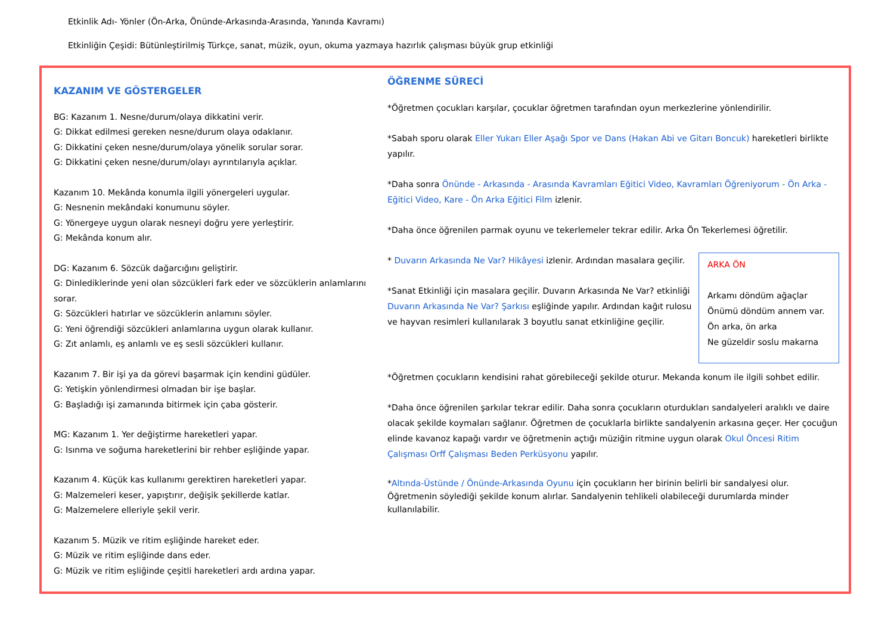Etkinlik Adı- Yönler (Ön-Arka, Önünde-Arkasında-Arasında, Yanında Kavramı)
Etkinliğin Çeşidi: Bütünleştirilmiş Türkçe, sanat, müzik, oyun, okuma yazmaya hazırlık çalışması büyük grup etkinliği
KAZANIM VE GÖSTERGELER
BG: Kazanım 1. Nesne/durum/olaya dikkatini verir.
G: Dikkat edilmesi gereken nesne/durum olaya odaklanır.
G: Dikkatini çeken nesne/durum/olaya yönelik sorular sorar.
G: Dikkatini çeken nesne/durum/olayı ayrıntılarıyla açıklar.
Kazanım 10. Mekânda konumla ilgili yönergeleri uygular.
G: Nesnenin mekândaki konumunu söyler.
G: Yönergeye uygun olarak nesneyi doğru yere yerleştirir.
G: Mekânda konum alır.
DG: Kazanım 6. Sözcük dağarcığını geliştirir.
G: Dinlediklerinde yeni olan sözcükleri fark eder ve sözcüklerin anlamlarını sorar.
G: Sözcükleri hatırlar ve sözcüklerin anlamını söyler.
G: Yeni öğrendiği sözcükleri anlamlarına uygun olarak kullanır.
G: Zıt anlamlı, eş anlamlı ve eş sesli sözcükleri kullanır.
Kazanım 7. Bir işi ya da görevi başarmak için kendini güdüler.
G: Yetişkin yönlendirmesi olmadan bir işe başlar.
G: Başladığı işi zamanında bitirmek için çaba gösterir.
MG: Kazanım 1. Yer değiştirme hareketleri yapar.
G: Isınma ve soğuma hareketlerini bir rehber eşliğinde yapar.
Kazanım 4. Küçük kas kullanımı gerektiren hareketleri yapar.
G: Malzemeleri keser, yapıştırır, değişik şekillerde katlar.
G: Malzemelere elleriyle şekil verir.
Kazanım 5. Müzik ve ritim eşliğinde hareket eder.
G: Müzik ve ritim eşliğinde dans eder.
G: Müzik ve ritim eşliğinde çeşitli hareketleri ardı ardına yapar.
ÖĞRENME SÜRECİ
*Öğretmen çocukları karşılar, çocuklar öğretmen tarafından oyun merkezlerine yönlendirilir.
*Sabah sporu olarak Eller Yukarı Eller Aşağı Spor ve Dans (Hakan Abi ve Gitarı Boncuk) hareketleri birlikte yapılır.
*Daha sonra Önünde - Arkasında - Arasında Kavramları Eğitici Video, Kavramları Öğreniyorum - Ön Arka - Eğitici Video, Kare - Ön Arka Eğitici Film izlenir.
*Daha önce öğrenilen parmak oyunu ve tekerlemeler tekrar edilir. Arka Ön Tekerlemesi öğretilir.
ARKA ÖN
Arkamı döndüm ağaçlar
Önümü döndüm annem var.
Ön arka, ön arka
Ne güzeldir soslu makarna
* Duvarın Arkasında Ne Var? Hikâyesi izlenir. Ardından masalara geçilir.
*Sanat Etkinliği için masalara geçilir. Duvarın Arkasında Ne Var? etkinliği Duvarın Arkasında Ne Var? Şarkısı eşliğinde yapılır. Ardından kağıt rulosu ve hayvan resimleri kullanılarak 3 boyutlu sanat etkinliğine geçilir.
*Öğretmen çocukların kendisini rahat görebileceği şekilde oturur. Mekanda konum ile ilgili sohbet edilir.
*Daha önce öğrenilen şarkılar tekrar edilir. Daha sonra çocukların oturdukları sandalyeleri aralıklı ve daire olacak şekilde koymaları sağlanır. Öğretmen de çocuklarla birlikte sandalyenin arkasına geçer. Her çocuğun elinde kavanoz kapağı vardır ve öğretmenin açtığı müziğin ritmine uygun olarak Okul Öncesi Ritim Çalışması Orff Çalışması Beden Perküsyonu yapılır.
*Altında-Üstünde / Önünde-Arkasında Oyunu için çocukların her birinin belirli bir sandalyesi olur. Öğretmenin söylediği şekilde konum alırlar. Sandalyenin tehlikeli olabileceği durumlarda minder kullanılabilir.